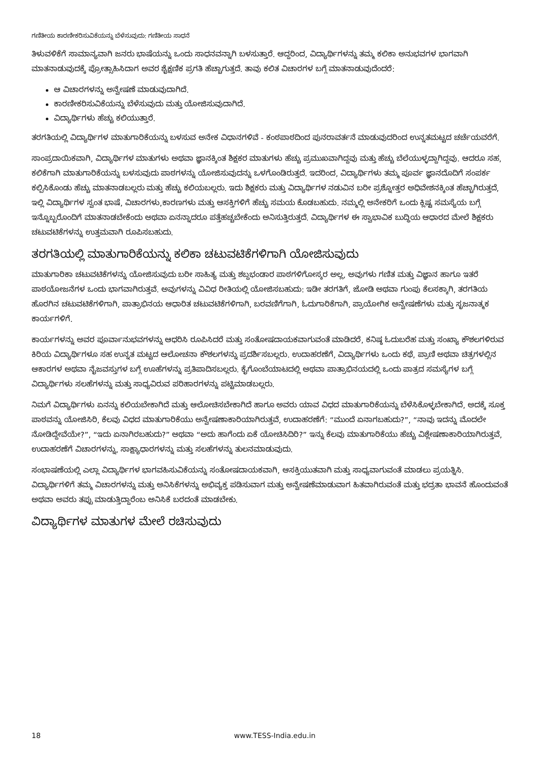ಗಣಿತೀಯ ಕಾರಣೀಕರಿಸುವಿಕೆಯನ್ನು ಬೆಳೆಸುವುದು: ಗಣಿತೀಯ ಸಾಧನೆ
ತಿಳುವಳಿಕೆಗೆ ಸಾಮಾನ್ಯವಾಗಿ ಜನರು ಭಾಷೆಯನ್ನು ಒಂದು ಸಾಧನವನ್ನಾಗಿ ಬಳಸುತ್ತಾರೆ. ಆದ್ದರಿಂದ, ವಿದ್ಯಾರ್ಥಿಗಳನ್ನು ತಮ್ಮ ಕಲಿಕಾ ಅನುಭವಗಳ ಭಾಗವಾಗಿ ಮಾತನಾಡುವುದಕ್ಕೆ ಪ್ರೋತ್ಸಾಹಿಸಿದಾಗ ಅವರ ಶೈಕ್ಷಣಿಕ ಪ್ರಗತಿ ಹೆಚ್ಚಾಗುತ್ತದೆ. ತಾವು ಕಲಿತ ವಿಚಾರಗಳ ಬಗ್ಗೆ ಮಾತನಾಡುವುದೆಂದರೆ:
ಆ ವಿಚಾರಗಳನ್ನು ಅನ್ವೇಷಣೆ ಮಾಡುವುದಾಗಿದೆ.
ಕಾರಣೀಕರಿಸುವಿಕೆಯನ್ನು ಬೆಳೆಸುವುದು ಮತ್ತು ಯೋಜಿಸುವುದಾಗಿದೆ.
ವಿದ್ಯಾರ್ಥಿಗಳು ಹೆಚ್ಚು ಕಲಿಯುತ್ತಾರೆ.
ತರಗತಿಯಲ್ಲಿ ವಿದ್ಯಾರ್ಥಿಗಳ ಮಾತುಗಾರಿಕೆಯನ್ನು ಬಳಸುವ ಅನೇಕ ವಿಧಾನಗಳಿವೆ - ಕಂಠಪಾಠದಿಂದ ಪುನರಾವರ್ತನೆ ಮಾಡುವುದರಿಂದ ಉನ್ನತಮಟ್ಟದ ಚರ್ಚೆಯವರೆಗೆ.
ಸಾಂಪ್ರದಾಯಿಕವಾಗಿ, ವಿದ್ಯಾರ್ಥಿಗಳ ಮಾತುಗಳು ಅಥವಾ ಜ್ಞಾನಕ್ಕಿಂತ ಶಿಕ್ಷಕರ ಮಾತುಗಳು ಹೆಚ್ಚು ಪ್ರಮುಖವಾಗಿದ್ದವು ಮತ್ತು ಹೆಚ್ಚು ಬೆಲೆಯುಳ್ಳದ್ದಾಗಿದ್ದವು. ಆದರೂ ಸಹ, ಕಲಿಕೆಗಾಗಿ ಮಾತುಗಾರಿಕೆಯನ್ನು ಬಳಸುವುದು ಪಾಠಗಳನ್ನು ಯೋಜಿಸುವುದನ್ನು ಒಳಗೊಂಡಿರುತ್ತದೆ. ಇದರಿಂದ, ವಿದ್ಯಾರ್ಥಿಗಳು ತಮ್ಮ ಪೂರ್ವ ಜ್ಞಾನದೊದಿಗೆ ಸಂಪರ್ಕ ಕಲ್ಪಿಸಿಕೊಂಡು ಹೆಚ್ಚು ಮಾತನಾಡಬಲ್ಲರು ಮತ್ತು ಹೆಚ್ಚು ಕಲಿಯಬಲ್ಲರು. ಇದು ಶಿಕ್ಷಕರು ಮತ್ತು ವಿದ್ಯಾರ್ಥಿಗಳ ನಡುವಿನ ಬರೀ ಪ್ರಶ್ನೋತ್ತರ ಅಧಿವೇಶನಕ್ಕಿಂತ ಹೆಚ್ಚಾಗಿರುತ್ತದೆ, ಇಲ್ಲಿ ವಿದ್ಯಾರ್ಥಿಗಳ ಸ್ವಂತ ಭಾಷೆ, ವಿಚಾರಗಳು,ಕಾರಣಗಳು ಮತ್ತು ಆಸಕ್ತಿಗಳಿಗೆ ಹೆಚ್ಚು ಸಮಯ ಕೊಡಬಹುದು. ನಮ್ಮಲ್ಲಿ ಅನೇಕರಿಗೆ ಒಂದು ಕ್ಲಿಷ್ಟ ಸಮಸ್ಯೆಯ ಬಗ್ಗೆ ಇನ್ನೊಬ್ಬರೊಂದಿಗೆ ಮಾತನಾಡಬೇಕೆಂದು ಅಥವಾ ಏನನ್ನಾದರೂ ಪತ್ತೆಹಚ್ಚಬೇಕೆಂದು ಅನಿಸುತ್ತಿರುತ್ತದೆ. ವಿದ್ಯಾರ್ಥಿಗಳ ಈ ಸ್ವಾಭಾವಿಕ ಬುದ್ಧಿಯ ಆಧಾರದ ಮೇಲೆ ಶಿಕ್ಷಕರು ಚಟುವಟಿಕೆಗಳನ್ನು ಉತ್ತಮವಾಗಿ ರೂಪಿಸಬಹುದು.
ತರಗತಿಯಲ್ಲಿ ಮಾತುಗಾರಿಕೆಯನ್ನು ಕಲಿಕಾ ಚಟುವಟಿಕೆಗಳಿಗಾಗಿ ಯೋಜಿಸುವುದು
ಮಾತುಗಾರಿಕಾ ಚಟುವಟಿಕೆಗಳನ್ನು ಯೋಜಿಸುವುದು ಬರೀ ಸಾಹಿತ್ಯ ಮತ್ತು ಶಬ್ದಭಂಡಾರ ಪಾಠಗಳಿಗೋಸ್ಕರ ಅಲ್ಲ, ಅವುಗಳು ಗಣಿತ ಮತ್ತು ವಿಜ್ಞಾನ ಹಾಗೂ ಇತರೆ ಪಾಠಯೋಜನೆಗಳ ಒಂದು ಭಾಗವಾಗಿರುತ್ತವೆ. ಅವುಗಳನ್ನು ವಿವಿಧ ರೀತಿಯಲ್ಲಿ ಯೋಜಿಸಬಹುದು: ಇಡೀ ತರಗತಿಗೆ, ಜೋಡಿ ಅಥವಾ ಗುಂಪು ಕೆಲಸಕ್ಕಾಗಿ, ತರಗತಿಯ ಹೊರಗಿನ ಚಟುವಟಿಕೆಗಳಿಗಾಗಿ, ಪಾತ್ರಾಭಿನಯ ಆಧಾರಿತ ಚಟುವಟಿಕೆಗಳಿಗಾಗಿ, ಬರವಣಿಗೆಗಾಗಿ, ಓದುಗಾರಿಕೆಗಾಗಿ, ಪ್ರಾಯೋಗಿಕ ಅನ್ವೇಷಣೆಗಳು ಮತ್ತು ಸೃಜನಾತ್ಮಕ ಕಾರ್ಯಗಳಿಗೆ.
ಕಾರ್ಯಗಳನ್ನು ಅವರ ಪೂರ್ವಾನುಭವಗಳನ್ನು ಆಧರಿಸಿ ರೂಪಿಸಿದರೆ ಮತ್ತು ಸಂತೋಷದಾಯಕವಾಗುವಂತೆ ಮಾಡಿದರೆ, ಕನಿಷ್ಠ ಓದುಬರೆಹ ಮತ್ತು ಸಂಖ್ಯಾ ಕೌಶಲಗಳಿರುವ ಕಿರಿಯ ವಿದ್ಯಾರ್ಥಿಗಳೂ ಸಹ ಉನ್ನತ ಮಟ್ಟದ ಆಲೋಚನಾ ಕೌಶಲಗಳನ್ನು ಪ್ರದರ್ಶಿಸಬಲ್ಲರು. ಉದಾಹರಣೆಗೆ, ವಿದ್ಯಾರ್ಥಿಗಳು ಒಂದು ಕಥೆ, ಪ್ರಾಣಿ ಅಥವಾ ಚಿತ್ರಗಳಲ್ಲಿನ ಆಕಾರಗಳ ಅಥವಾ ನೈಜವಸ್ತುಗಳ ಬಗ್ಗೆ ಊಹೆಗಳನ್ನು ಪ್ರತಿಪಾದಿಸಬಲ್ಲರು. ಕೈಗೊಂಬೆಯಾಟದಲ್ಲಿ ಅಥವಾ ಪಾತ್ರಾಭಿನಯದಲ್ಲಿ ಒಂದು ಪಾತ್ರದ ಸಮಸ್ಯೆಗಳ ಬಗ್ಗೆ ವಿದ್ಯಾರ್ಥಿಗಳು ಸಲಹೆಗಳನ್ನು ಮತ್ತು ಸಾಧ್ಯವಿರುವ ಪರಿಹಾರಗಳನ್ನು ಪಟ್ಟಿಮಾಡಬಲ್ಲರು.
ನಿಮಗೆ ವಿದ್ಯಾರ್ಥಿಗಳು ಏನನ್ನು ಕಲಿಯಬೇಕಾಗಿದೆ ಮತ್ತು ಆಲೋಚಿಸಬೇಕಾಗಿದೆ ಹಾಗೂ ಅವರು ಯಾವ ವಿಧದ ಮಾತುಗಾರಿಕೆಯನ್ನು ಬೆಳೆಸಿಕೊಳ್ಳಬೇಕಾಗಿದೆ, ಅದಕ್ಕೆ ಸೂಕ್ತ ಪಾಠವನ್ನು ಯೋಜಿಸಿರಿ, ಕೆಲವು ವಿಧದ ಮಾತುಗಾರಿಕೆಯು ಅನ್ವೇಷಣಾಕಾರಿಯಾಗಿರುತ್ತವೆ, ಉದಾಹರಣೆಗೆ: “ಮುಂದೆ ಏನಾಗಬಹುದು?”, “ನಾವು ಇದನ್ನು ಮೊದಲೇ ನೋಡಿದ್ದೇವೆಯೇ?”, “ಇದು ಏನಾಗಿರಬಹುದು?” ಅಥವಾ “ಅದು ಹಾಗೆಂದು ಏಕೆ ಯೋಚಿಸಿದಿರಿ?” ಇನ್ನು ಕೆಲವು ಮಾತುಗಾರಿಕೆಯು ಹೆಚ್ಚು ವಿಶ್ಲೇಷಣಾಕಾರಿಯಾಗಿರುತ್ತವೆ, ಉದಾಹರಣೆಗೆ ವಿಚಾರಗಳನ್ನು, ಸಾಕ್ಷ್ಯಾಧಾರಗಳನ್ನು ಮತ್ತು ಸಲಹೆಗಳನ್ನು ತುಲನಮಾಡುವುದು.
ಸಂಭಾಷಣೆಯಲ್ಲಿ ಎಲ್ಲಾ ವಿದ್ಯಾರ್ಥಿಗಳ ಭಾಗವಹಿಸುವಿಕೆಯನ್ನು ಸಂತೋಷದಾಯಕವಾಗಿ, ಆಸಕ್ತಿಯುತವಾಗಿ ಮತ್ತು ಸಾಧ್ಯವಾಗುವಂತೆ ಮಾಡಲು ಪ್ರಯತ್ನಿಸಿ. ವಿದ್ಯಾರ್ಥಿಗಳಿಗೆ ತಮ್ಮ ವಿಚಾರಗಳನ್ನು ಮತ್ತು ಅನಿಸಿಕೆಗಳನ್ನು ಅಭಿವ್ಯಕ್ತ ಪಡಿಸುವಾಗ ಮತ್ತು ಅನ್ವೇಷಣೆಮಾಡುವಾಗ ಹಿತವಾಗಿರುವಂತೆ ಮತ್ತು ಭದ್ರತಾ ಭಾವನೆ ಹೊಂದುವಂತೆ ಅಥವಾ ಅವರು ತಪ್ಪು ಮಾಡುತ್ತಿದ್ದಾರೆಂಬ ಅನಿಸಿಕೆ ಬರದಂತೆ ಮಾಡಬೇಕು.
ವಿದ್ಯಾರ್ಥಿಗಳ ಮಾತುಗಳ ಮೇಲೆ ರಚಿಸುವುದು
18 www.TESS-India.edu.in